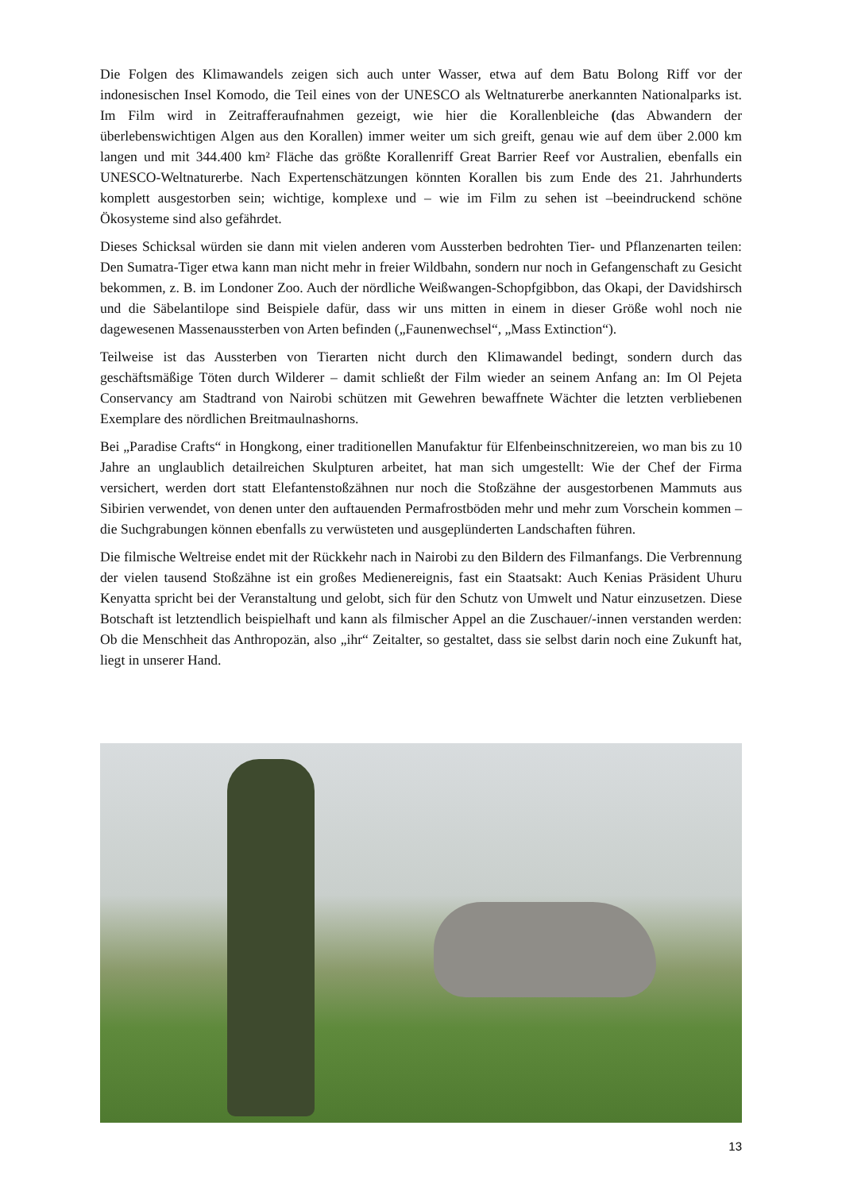Die Folgen des Klimawandels zeigen sich auch unter Wasser, etwa auf dem Batu Bolong Riff vor der indonesischen Insel Komodo, die Teil eines von der UNESCO als Weltnaturerbe anerkannten Nationalparks ist. Im Film wird in Zeitrafferaufnahmen gezeigt, wie hier die Korallenbleiche (das Abwandern der überlebenswichtigen Algen aus den Korallen) immer weiter um sich greift, genau wie auf dem über 2.000 km langen und mit 344.400 km² Fläche das größte Korallenriff Great Barrier Reef vor Australien, ebenfalls ein UNESCO-Weltnaturerbe. Nach Expertenschätzungen könnten Korallen bis zum Ende des 21. Jahrhunderts komplett ausgestorben sein; wichtige, komplexe und – wie im Film zu sehen ist –beeindruckend schöne Ökosysteme sind also gefährdet.
Dieses Schicksal würden sie dann mit vielen anderen vom Aussterben bedrohten Tier- und Pflanzenarten teilen: Den Sumatra-Tiger etwa kann man nicht mehr in freier Wildbahn, sondern nur noch in Gefangenschaft zu Gesicht bekommen, z. B. im Londoner Zoo. Auch der nördliche Weißwangen-Schopfgibbon, das Okapi, der Davidshirsch und die Säbelantilope sind Beispiele dafür, dass wir uns mitten in einem in dieser Größe wohl noch nie dagewesenen Massenaussterben von Arten befinden („Faunenwechsel“, „Mass Extinction“).
Teilweise ist das Aussterben von Tierarten nicht durch den Klimawandel bedingt, sondern durch das geschäftsmäßige Töten durch Wilderer – damit schließt der Film wieder an seinem Anfang an: Im Ol Pejeta Conservancy am Stadtrand von Nairobi schützen mit Gewehren bewaffnete Wächter die letzten verbliebenen Exemplare des nördlichen Breitmaulnashorns.
Bei „Paradise Crafts“ in Hongkong, einer traditionellen Manufaktur für Elfenbeinschnitzereien, wo man bis zu 10 Jahre an unglaublich detailreichen Skulpturen arbeitet, hat man sich umgestellt: Wie der Chef der Firma versichert, werden dort statt Elefantenstoßzähnen nur noch die Stoßzähne der ausgestorbenen Mammuts aus Sibirien verwendet, von denen unter den auftauenden Permafrostböden mehr und mehr zum Vorschein kommen – die Suchgrabungen können ebenfalls zu verwüsteten und ausgeplünderten Landschaften führen.
Die filmische Weltreise endet mit der Rückkehr nach in Nairobi zu den Bildern des Filmanfangs. Die Verbrennung der vielen tausend Stoßzähne ist ein großes Medienereignis, fast ein Staatsakt: Auch Kenias Präsident Uhuru Kenyatta spricht bei der Veranstaltung und gelobt, sich für den Schutz von Umwelt und Natur einzusetzen. Diese Botschaft ist letztendlich beispielhaft und kann als filmischer Appel an die Zuschauer/-innen verstanden werden: Ob die Menschheit das Anthropozän, also „ihr“ Zeitalter, so gestaltet, dass sie selbst darin noch eine Zukunft hat, liegt in unserer Hand.
13